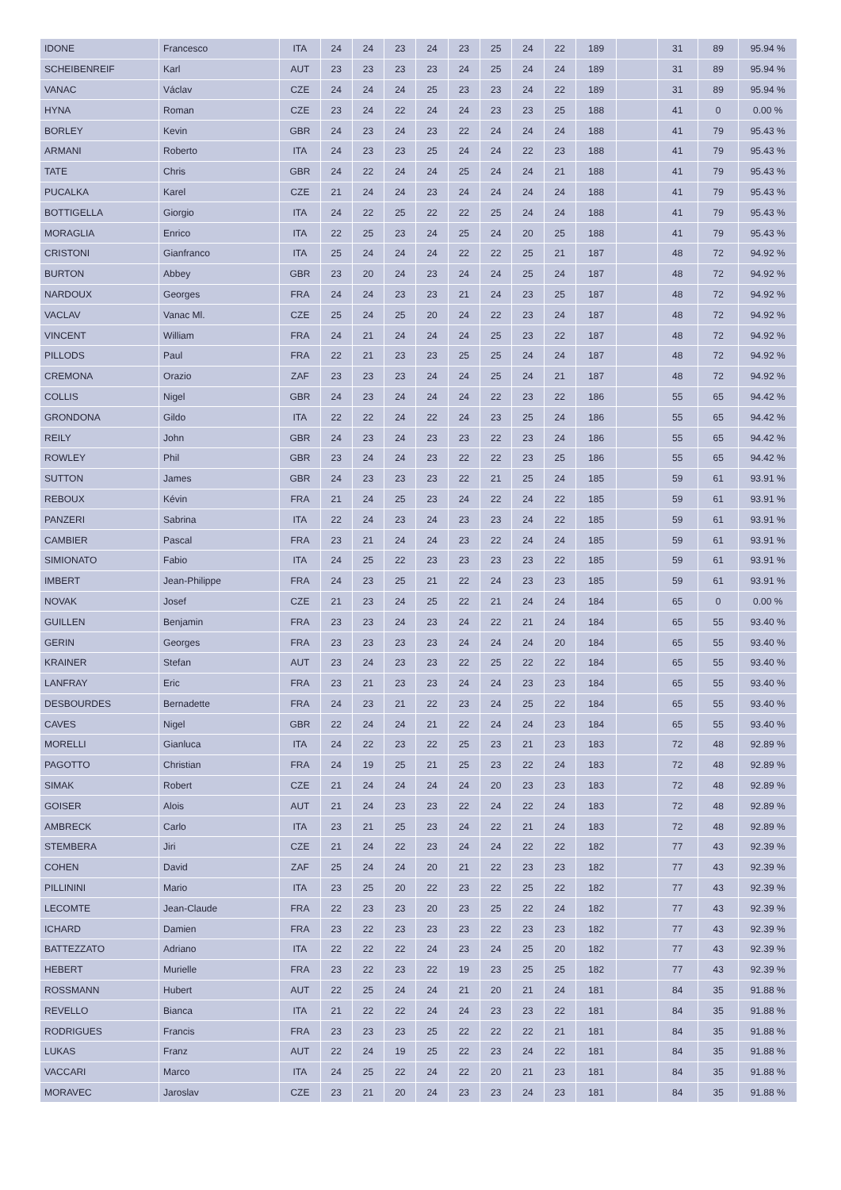| IDONE | Francesco | ITA | 24 | 24 | 23 | 24 | 23 | 25 | 24 | 22 | 189 | | 31 | 89 | 95.94 % |
| SCHEIBENREIF | Karl | AUT | 23 | 23 | 23 | 23 | 24 | 25 | 24 | 24 | 189 | | 31 | 89 | 95.94 % |
| VANAC | Václav | CZE | 24 | 24 | 24 | 25 | 23 | 23 | 24 | 22 | 189 | | 31 | 89 | 95.94 % |
| HYNA | Roman | CZE | 23 | 24 | 22 | 24 | 24 | 23 | 23 | 25 | 188 | | 41 | 0 | 0.00 % |
| BORLEY | Kevin | GBR | 24 | 23 | 24 | 23 | 22 | 24 | 24 | 24 | 188 | | 41 | 79 | 95.43 % |
| ARMANI | Roberto | ITA | 24 | 23 | 23 | 25 | 24 | 24 | 22 | 23 | 188 | | 41 | 79 | 95.43 % |
| TATE | Chris | GBR | 24 | 22 | 24 | 24 | 25 | 24 | 24 | 21 | 188 | | 41 | 79 | 95.43 % |
| PUCALKA | Karel | CZE | 21 | 24 | 24 | 23 | 24 | 24 | 24 | 24 | 188 | | 41 | 79 | 95.43 % |
| BOTTIGELLA | Giorgio | ITA | 24 | 22 | 25 | 22 | 22 | 25 | 24 | 24 | 188 | | 41 | 79 | 95.43 % |
| MORAGLIA | Enrico | ITA | 22 | 25 | 23 | 24 | 25 | 24 | 20 | 25 | 188 | | 41 | 79 | 95.43 % |
| CRISTONI | Gianfranco | ITA | 25 | 24 | 24 | 24 | 22 | 22 | 25 | 21 | 187 | | 48 | 72 | 94.92 % |
| BURTON | Abbey | GBR | 23 | 20 | 24 | 23 | 24 | 24 | 25 | 24 | 187 | | 48 | 72 | 94.92 % |
| NARDOUX | Georges | FRA | 24 | 24 | 23 | 23 | 21 | 24 | 23 | 25 | 187 | | 48 | 72 | 94.92 % |
| VACLAV | Vanac Ml. | CZE | 25 | 24 | 25 | 20 | 24 | 22 | 23 | 24 | 187 | | 48 | 72 | 94.92 % |
| VINCENT | William | FRA | 24 | 21 | 24 | 24 | 24 | 25 | 23 | 22 | 187 | | 48 | 72 | 94.92 % |
| PILLODS | Paul | FRA | 22 | 21 | 23 | 23 | 25 | 25 | 24 | 24 | 187 | | 48 | 72 | 94.92 % |
| CREMONA | Orazio | ZAF | 23 | 23 | 23 | 24 | 24 | 25 | 24 | 21 | 187 | | 48 | 72 | 94.92 % |
| COLLIS | Nigel | GBR | 24 | 23 | 24 | 24 | 24 | 22 | 23 | 22 | 186 | | 55 | 65 | 94.42 % |
| GRONDONA | Gildo | ITA | 22 | 22 | 24 | 22 | 24 | 23 | 25 | 24 | 186 | | 55 | 65 | 94.42 % |
| REILY | John | GBR | 24 | 23 | 24 | 23 | 23 | 22 | 23 | 24 | 186 | | 55 | 65 | 94.42 % |
| ROWLEY | Phil | GBR | 23 | 24 | 24 | 23 | 22 | 22 | 23 | 25 | 186 | | 55 | 65 | 94.42 % |
| SUTTON | James | GBR | 24 | 23 | 23 | 23 | 22 | 21 | 25 | 24 | 185 | | 59 | 61 | 93.91 % |
| REBOUX | Kévin | FRA | 21 | 24 | 25 | 23 | 24 | 22 | 24 | 22 | 185 | | 59 | 61 | 93.91 % |
| PANZERI | Sabrina | ITA | 22 | 24 | 23 | 24 | 23 | 23 | 24 | 22 | 185 | | 59 | 61 | 93.91 % |
| CAMBIER | Pascal | FRA | 23 | 21 | 24 | 24 | 23 | 22 | 24 | 24 | 185 | | 59 | 61 | 93.91 % |
| SIMIONATO | Fabio | ITA | 24 | 25 | 22 | 23 | 23 | 23 | 23 | 22 | 185 | | 59 | 61 | 93.91 % |
| IMBERT | Jean-Philippe | FRA | 24 | 23 | 25 | 21 | 22 | 24 | 23 | 23 | 185 | | 59 | 61 | 93.91 % |
| NOVAK | Josef | CZE | 21 | 23 | 24 | 25 | 22 | 21 | 24 | 24 | 184 | | 65 | 0 | 0.00 % |
| GUILLEN | Benjamin | FRA | 23 | 23 | 24 | 23 | 24 | 22 | 21 | 24 | 184 | | 65 | 55 | 93.40 % |
| GERIN | Georges | FRA | 23 | 23 | 23 | 23 | 24 | 24 | 24 | 20 | 184 | | 65 | 55 | 93.40 % |
| KRAINER | Stefan | AUT | 23 | 24 | 23 | 23 | 22 | 25 | 22 | 22 | 184 | | 65 | 55 | 93.40 % |
| LANFRAY | Eric | FRA | 23 | 21 | 23 | 23 | 24 | 24 | 23 | 23 | 184 | | 65 | 55 | 93.40 % |
| DESBOURDES | Bernadette | FRA | 24 | 23 | 21 | 22 | 23 | 24 | 25 | 22 | 184 | | 65 | 55 | 93.40 % |
| CAVES | Nigel | GBR | 22 | 24 | 24 | 21 | 22 | 24 | 24 | 23 | 184 | | 65 | 55 | 93.40 % |
| MORELLI | Gianluca | ITA | 24 | 22 | 23 | 22 | 25 | 23 | 21 | 23 | 183 | | 72 | 48 | 92.89 % |
| PAGOTTO | Christian | FRA | 24 | 19 | 25 | 21 | 25 | 23 | 22 | 24 | 183 | | 72 | 48 | 92.89 % |
| SIMAK | Robert | CZE | 21 | 24 | 24 | 24 | 24 | 20 | 23 | 23 | 183 | | 72 | 48 | 92.89 % |
| GOISER | Alois | AUT | 21 | 24 | 23 | 23 | 22 | 24 | 22 | 24 | 183 | | 72 | 48 | 92.89 % |
| AMBRECK | Carlo | ITA | 23 | 21 | 25 | 23 | 24 | 22 | 21 | 24 | 183 | | 72 | 48 | 92.89 % |
| STEMBERA | Jiri | CZE | 21 | 24 | 22 | 23 | 24 | 24 | 22 | 22 | 182 | | 77 | 43 | 92.39 % |
| COHEN | David | ZAF | 25 | 24 | 24 | 20 | 21 | 22 | 23 | 23 | 182 | | 77 | 43 | 92.39 % |
| PILLININI | Mario | ITA | 23 | 25 | 20 | 22 | 23 | 22 | 25 | 22 | 182 | | 77 | 43 | 92.39 % |
| LECOMTE | Jean-Claude | FRA | 22 | 23 | 23 | 20 | 23 | 25 | 22 | 24 | 182 | | 77 | 43 | 92.39 % |
| ICHARD | Damien | FRA | 23 | 22 | 23 | 23 | 23 | 22 | 23 | 23 | 182 | | 77 | 43 | 92.39 % |
| BATTEZZATO | Adriano | ITA | 22 | 22 | 22 | 24 | 23 | 24 | 25 | 20 | 182 | | 77 | 43 | 92.39 % |
| HEBERT | Murielle | FRA | 23 | 22 | 23 | 22 | 19 | 23 | 25 | 25 | 182 | | 77 | 43 | 92.39 % |
| ROSSMANN | Hubert | AUT | 22 | 25 | 24 | 24 | 21 | 20 | 21 | 24 | 181 | | 84 | 35 | 91.88 % |
| REVELLO | Bianca | ITA | 21 | 22 | 22 | 24 | 24 | 23 | 23 | 22 | 181 | | 84 | 35 | 91.88 % |
| RODRIGUES | Francis | FRA | 23 | 23 | 23 | 25 | 22 | 22 | 22 | 21 | 181 | | 84 | 35 | 91.88 % |
| LUKAS | Franz | AUT | 22 | 24 | 19 | 25 | 22 | 23 | 24 | 22 | 181 | | 84 | 35 | 91.88 % |
| VACCARI | Marco | ITA | 24 | 25 | 22 | 24 | 22 | 20 | 21 | 23 | 181 | | 84 | 35 | 91.88 % |
| MORAVEC | Jaroslav | CZE | 23 | 21 | 20 | 24 | 23 | 23 | 24 | 23 | 181 | | 84 | 35 | 91.88 % |